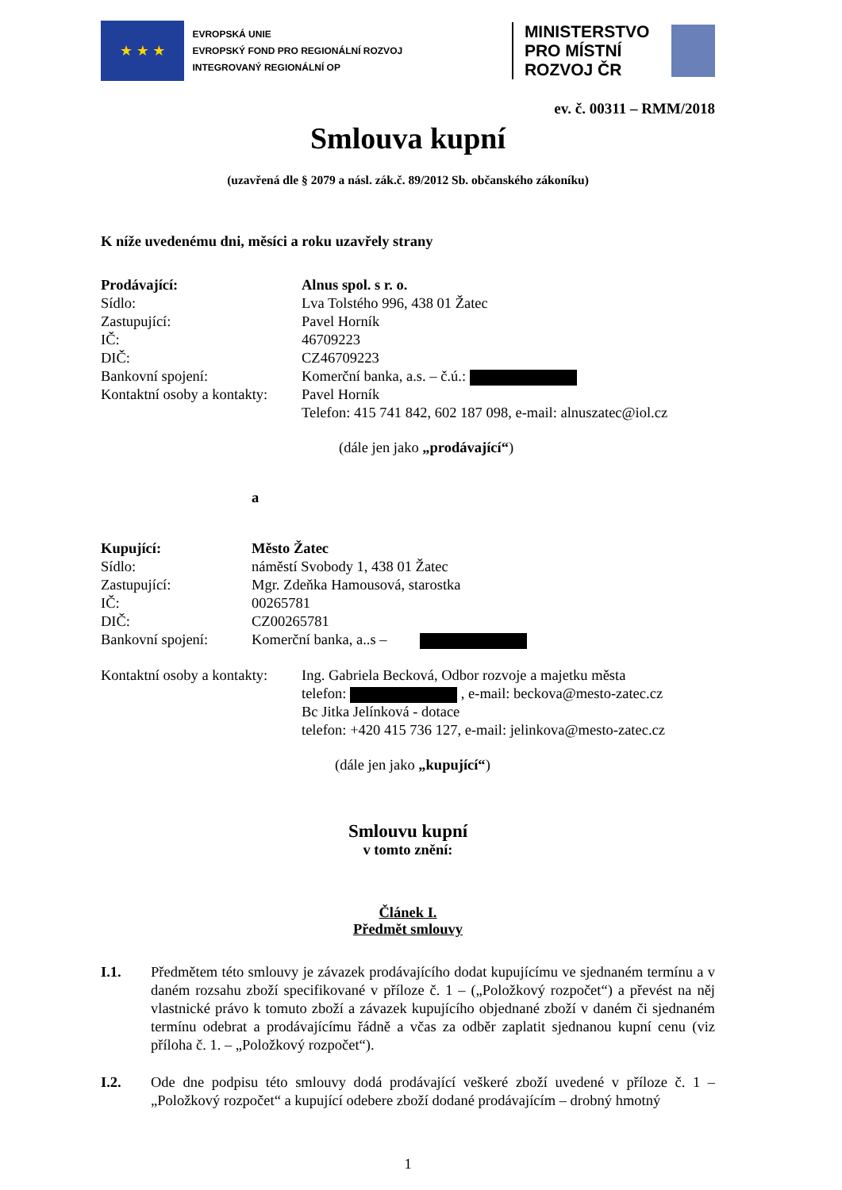★ ★ ★
EVROPSKÁ UNIE
EVROPSKÝ FOND PRO REGIONÁLNÍ ROZVOJ
INTEGROVANÝ REGIONÁLNÍ OP
MINISTERSTVO
PRO MÍSTNÍ
ROZVOJ ČR
ev. č. 00311 – RMM/2018
Smlouva kupní
(uzavřená dle § 2079 a násl. zák.č. 89/2012 Sb. občanského zákoníku)
K níže uvedenému dni, měsíci a roku uzavřely strany
Prodávající: Alnus spol. s r. o.
Sídlo: Lva Tolstého 996, 438 01 Žatec
Zastupující: Pavel Horník
IČ: 46709223
DIČ: CZ46709223
Bankovní spojení: Komerční banka, a.s. – č.ú.:
Kontaktní osoby a kontakty:
Pavel Horník
Telefon: 415 741 842, 602 187 098, e-mail: alnuszatec@iol.cz
(dále jen jako „prodávající“)
a
Kupující: Město Žatec
Sídlo: náměstí Svobody 1, 438 01 Žatec
Zastupující: Mgr. Zdeňka Hamousová, starostka
IČ: 00265781
DIČ: CZ00265781
Bankovní spojení: Komerční banka, a..s –
Kontaktní osoby a kontakty:
Ing. Gabriela Becková, Odbor rozvoje a majetku města
telefon: , e-mail: beckova@mesto-zatec.cz
Bc Jitka Jelínková - dotace
telefon: +420 415 736 127, e-mail: jelinkova@mesto-zatec.cz
(dále jen jako „kupující“)
Smlouvu kupní
v tomto znění:
Článek I.
Předmět smlouvy
I.1. Předmětem této smlouvy je závazek prodávajícího dodat kupujícímu ve sjednaném termínu a v daném rozsahu zboží specifikované v příloze č. 1 – („Položkový rozpočet“) a převést na něj vlastnické právo k tomuto zboží a závazek kupujícího objednané zboží v daném či sjednaném termínu odebrat a prodávajícímu řádně a včas za odběr zaplatit sjednanou kupní cenu (viz příloha č. 1. – „Položkový rozpočet“).
I.2. Ode dne podpisu této smlouvy dodá prodávající veškeré zboží uvedené v příloze č. 1 – „Položkový rozpočet“ a kupující odebere zboží dodané prodávajícím – drobný hmotný
1